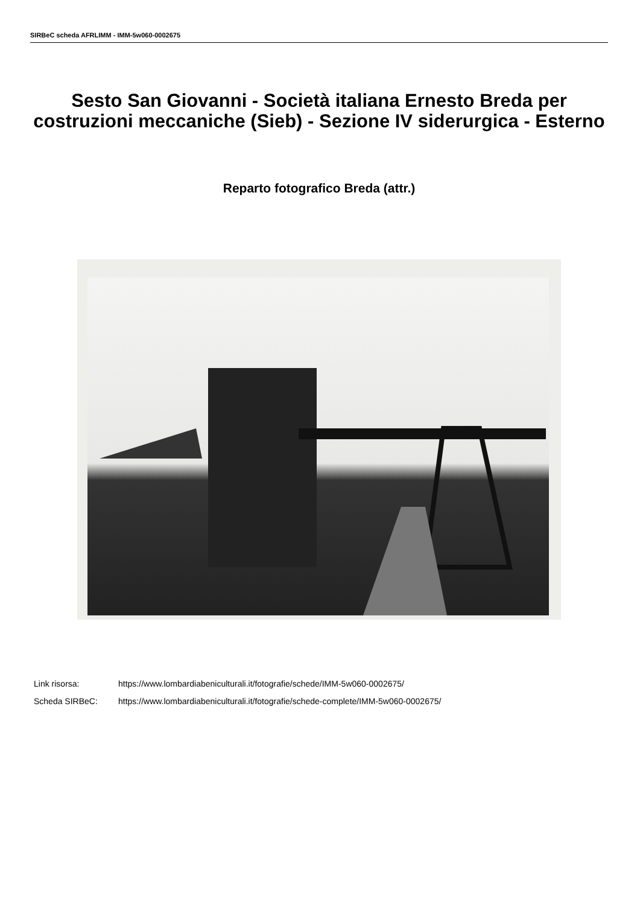SIRBeC scheda AFRLIMM - IMM-5w060-0002675
Sesto San Giovanni - Società italiana Ernesto Breda per costruzioni meccaniche (Sieb) - Sezione IV siderurgica - Esterno
Reparto fotografico Breda (attr.)
Link risorsa: https://www.lombardiabeniculturali.it/fotografie/schede/IMM-5w060-0002675/
Scheda SIRBeC: https://www.lombardiabeniculturali.it/fotografie/schede-complete/IMM-5w060-0002675/